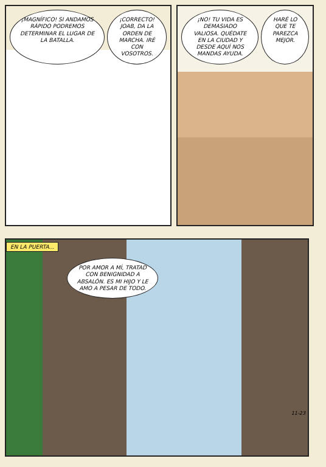¡MAGNÍFICO! SI ANDAMOS RÁPIDO PODREMOS DETERMINAR EL LUGAR DE LA BATALLA.
¡CORRECTO! JOAB, DA LA ORDEN DE MARCHA. IRÉ CON VOSOTROS.
¡NO! TU VIDA ES DEMASIADO VALIOSA. QUÉDATE EN LA CIUDAD Y DESDE AQUÍ NOS MANDAS AYUDA.
HARÉ LO QUE TE PAREZCA MEJOR.
EN LA PUERTA...
POR AMOR A MÍ, TRATAD CON BENIGNIDAD A ABSALÓN. ES MI HIJO Y LE AMO A PESAR DE TODO.
11-23